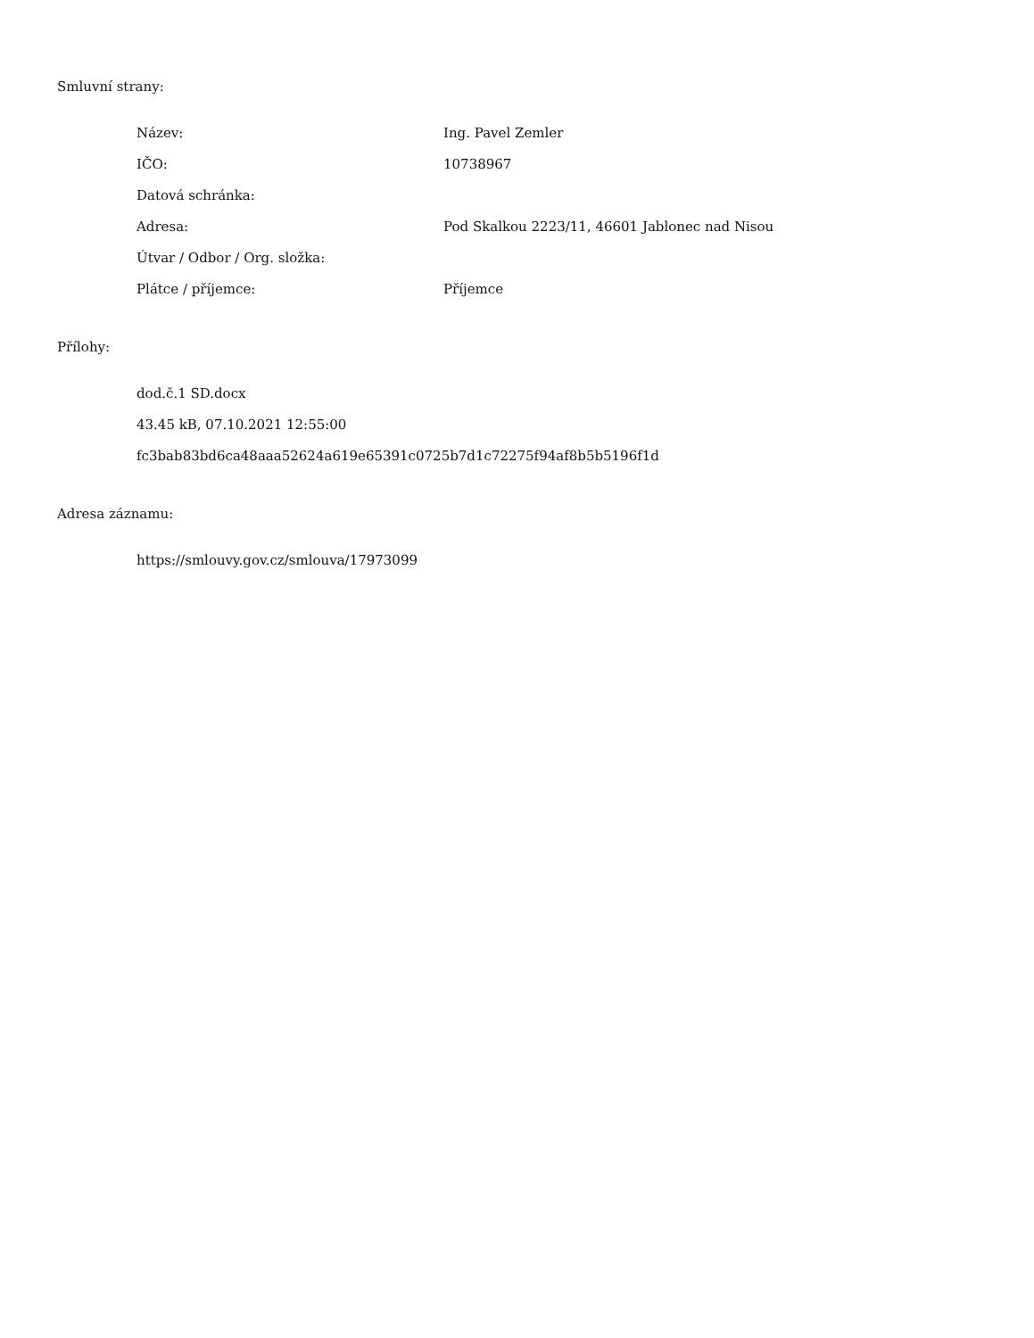Smluvní strany:
| Název: | Ing. Pavel Zemler |
| IČO: | 10738967 |
| Datová schránka: | |
| Adresa: | Pod Skalkou 2223/11, 46601 Jablonec nad Nisou |
| Útvar / Odbor / Org. složka: | |
| Plátce / příjemce: | Příjemce |
Přílohy:
dod.č.1 SD.docx
43.45 kB, 07.10.2021 12:55:00
fc3bab83bd6ca48aaa52624a619e65391c0725b7d1c72275f94af8b5b5196f1d
Adresa záznamu:
https://smlouvy.gov.cz/smlouva/17973099